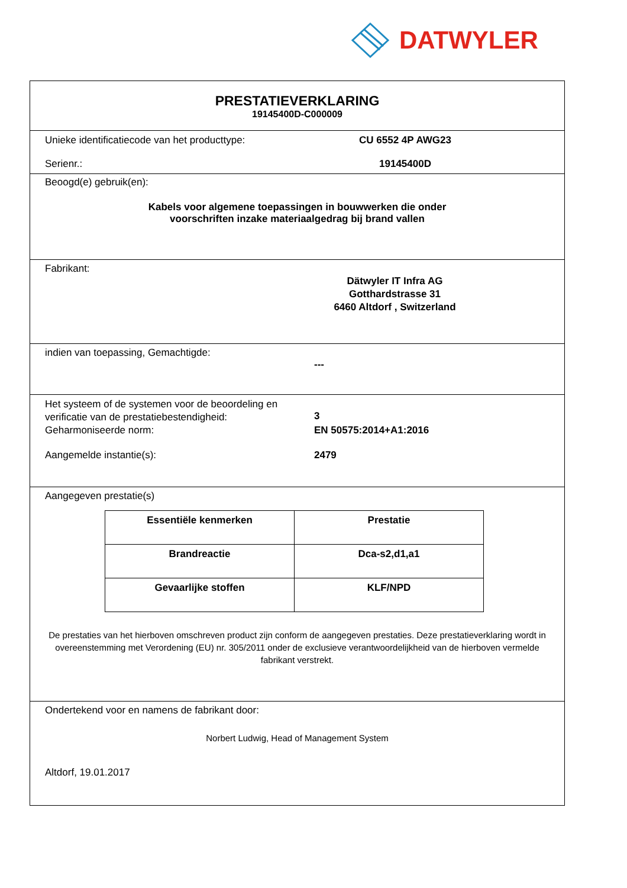DATWYLER
PRESTATIEVERKLARING
19145400D-C000009
Unieke identificatiecode van het producttype:
CU 6552 4P AWG23
Serienr.: 19145400D
Beoogd(e) gebruik(en):
Kabels voor algemene toepassingen in bouwwerken die onder
voorschriften inzake materiaalgedrag bij brand vallen
Fabrikant:
Dätwyler IT Infra AG
Gotthardstrasse 31
6460 Altdorf , Switzerland
indien van toepassing, Gemachtigde:
---
Het systeem of de systemen voor de beoordeling en verificatie van de prestatiebestendigheid:
3
Geharmoniseerde norm: EN 50575:2014+A1:2016
Aangemelde instantie(s): 2479
Aangegeven prestatie(s)
| Essentiële kenmerken | Prestatie |
| --- | --- |
| Brandreactie | Dca-s2,d1,a1 |
| Gevaarlijke stoffen | KLF/NPD |
De prestaties van het hierboven omschreven product zijn conform de aangegeven prestaties. Deze prestatieverklaring wordt in overeenstemming met Verordening (EU) nr. 305/2011 onder de exclusieve verantwoordelijkheid van de hierboven vermelde fabrikant verstrekt.
Ondertekend voor en namens de fabrikant door:
Norbert Ludwig, Head of Management System
Altdorf, 19.01.2017